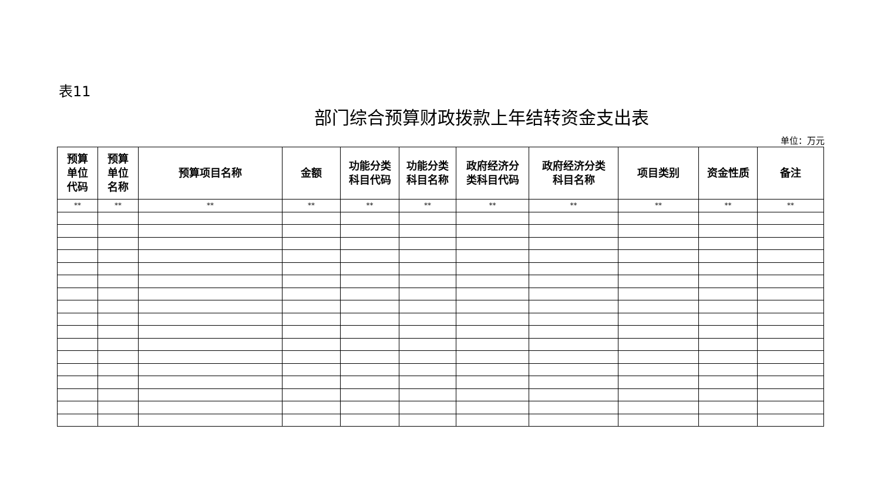表11
部门综合预算财政拨款上年结转资金支出表
单位：万元
| 预算 单位 代码 | 预算 单位 名称 | 预算项目名称 | 金额 | 功能分类 科目代码 | 功能分类 科目名称 | 政府经济分 类科目代码 | 政府经济分类 科目名称 | 项目类别 | 资金性质 | 备注 |
| --- | --- | --- | --- | --- | --- | --- | --- | --- | --- | --- |
| ** | ** | ** | ** | ** | ** | ** | ** | ** | ** | ** |